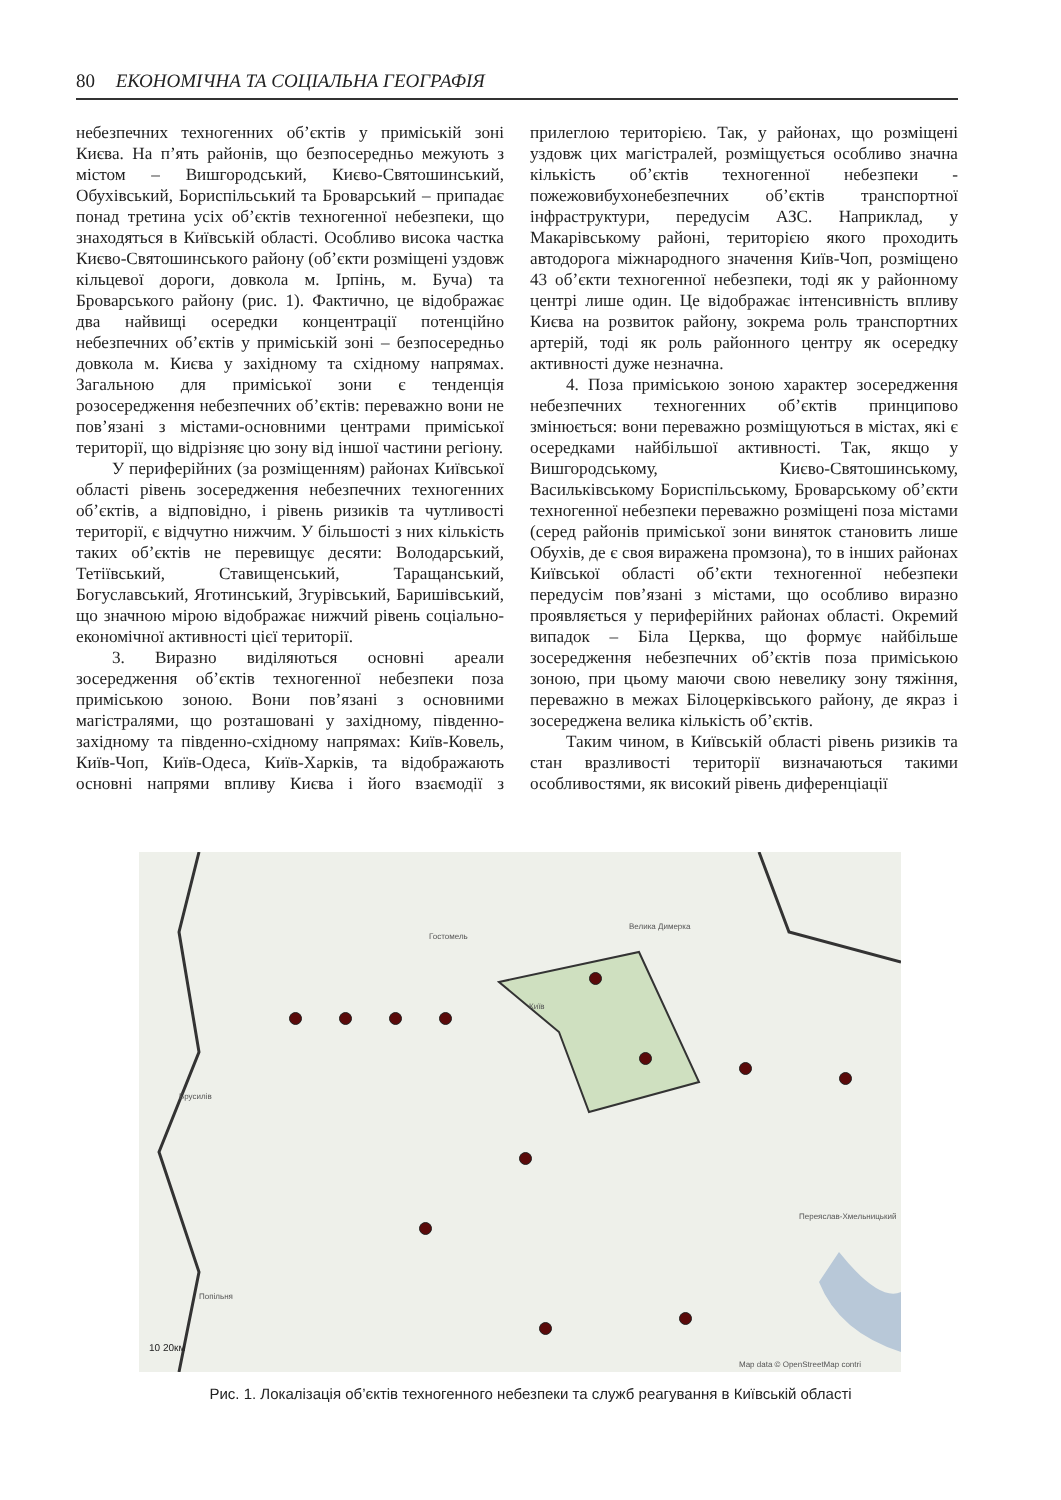80 ЕКОНОМІЧНА ТА СОЦІАЛЬНА ГЕОГРАФІЯ
небезпечних техногенних об’єктів у приміській зоні Києва. На п’ять районів, що безпосередньо межують з містом – Вишгородський, Києво-Святошинський, Обухівський, Бориспільський та Броварський – припадає понад третина усіх об’єктів техногенної небезпеки, що знаходяться в Київській області. Особливо висока частка Києво-Святошинського району (об’єкти розміщені уздовж кільцевої дороги, довкола м. Ірпінь, м. Буча) та Броварського району (рис. 1). Фактично, це відображає два найвищі осередки концентрації потенційно небезпечних об’єктів у приміській зоні – безпосередньо довкола м. Києва у західному та східному напрямах. Загальною для приміської зони є тенденція розосередження небезпечних об’єктів: переважно вони не пов’язані з містами-основними центрами приміської території, що відрізняє цю зону від іншої частини регіону.
У периферійних (за розміщенням) районах Київської області рівень зосередження небезпечних техногенних об’єктів, а відповідно, і рівень ризиків та чутливості території, є відчутно нижчим. У більшості з них кількість таких об’єктів не перевищує десяти: Володарський, Тетіївський, Ставищенський, Таращанський, Богуславський, Яготинський, Згурівський, Баришівський, що значною мірою відображає нижчий рівень соціально-економічної активності цієї території.
3. Виразно виділяються основні ареали зосередження об’єктів техногенної небезпеки поза приміською зоною. Вони пов’язані з основними магістралями, що розташовані у західному, південно-західному та південно-східному напрямах: Київ-Ковель, Київ-Чоп, Київ-Одеса, Київ-Харків, та відображають основні напрями впливу Києва і його взаємодії з прилеглою територією. Так, у районах, що розміщені уздовж цих магістралей, розміщується особливо значна кількість об’єктів техногенної небезпеки - пожежовибухонебезпечних об’єктів транспортної інфраструктури, передусім АЗС. Наприклад, у Макарівському районі, територією якого проходить автодорога міжнародного значення Київ-Чоп, розміщено 43 об’єкти техногенної небезпеки, тоді як у районному центрі лише один. Це відображає інтенсивність впливу Києва на розвиток району, зокрема роль транспортних артерій, тоді як роль районного центру як осередку активності дуже незначна.
4. Поза приміською зоною характер зосередження небезпечних техногенних об’єктів принципово змінюється: вони переважно розміщуються в містах, які є осередками найбільшої активності. Так, якщо у Вишгородському, Києво-Святошинському, Васильківському Бориспільському, Броварському об’єкти техногенної небезпеки переважно розміщені поза містами (серед районів приміської зони виняток становить лише Обухів, де є своя виражена промзона), то в інших районах Київської області об’єкти техногенної небезпеки передусім пов’язані з містами, що особливо виразно проявляється у периферійних районах області. Окремий випадок – Біла Церква, що формує найбільше зосередження небезпечних об’єктів поза приміською зоною, при цьому маючи свою невелику зону тяжіння, переважно в межах Білоцерківського району, де якраз і зосереджена велика кількість об’єктів.
Таким чином, в Київській області рівень ризиків та стан вразливості території визначаються такими особливостями, як високий рівень диференціації
Брусилів
Гостомель
Велика Димерка
Київ
Переяслав-Хмельницький
Попільня
Map data © OpenStreetMap contri
10 20км
Рис. 1. Локалізація об’єктів техногенного небезпеки та служб реагування в Київській області